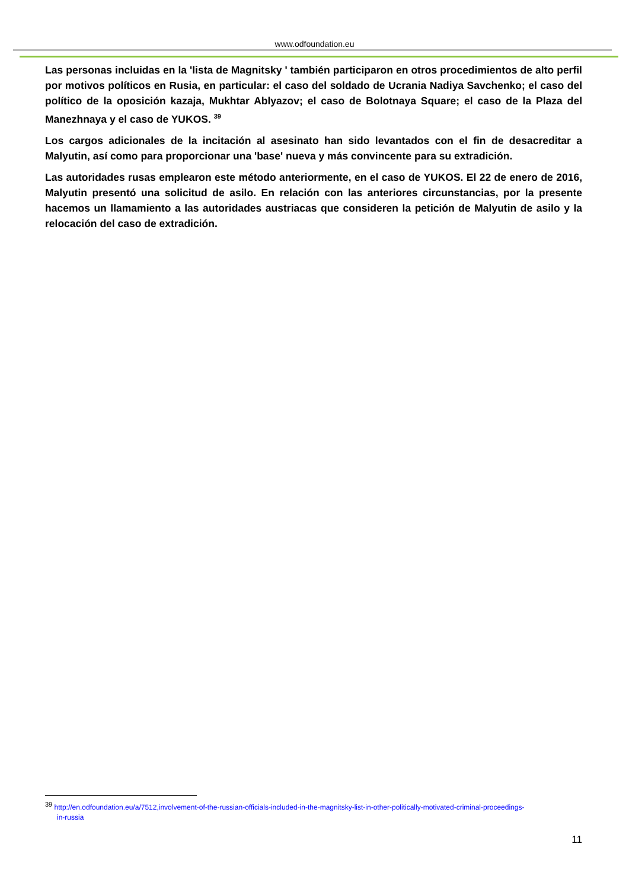www.odfoundation.eu
Las personas incluidas en la 'lista de Magnitsky ' también participaron en otros procedimientos de alto perfil por motivos políticos en Rusia, en particular: el caso del soldado de Ucrania Nadiya Savchenko; el caso del político de la oposición kazaja, Mukhtar Ablyazov; el caso de Bolotnaya Square; el caso de la Plaza del Manezhnaya y el caso de YUKOS. <sup>39</sup>
Los cargos adicionales de la incitación al asesinato han sido levantados con el fin de desacreditar a Malyutin, así como para proporcionar una 'base' nueva y más convincente para su extradición.
Las autoridades rusas emplearon este método anteriormente, en el caso de YUKOS. El 22 de enero de 2016, Malyutin presentó una solicitud de asilo. En relación con las anteriores circunstancias, por la presente hacemos un llamamiento a las autoridades austriacas que consideren la petición de Malyutin de asilo y la relocación del caso de extradición.
<sup>39</sup> http://en.odfoundation.eu/a/7512,involvement-of-the-russian-officials-included-in-the-magnitsky-list-in-other-politically-motivated-criminal-proceedings-
in-russia
11